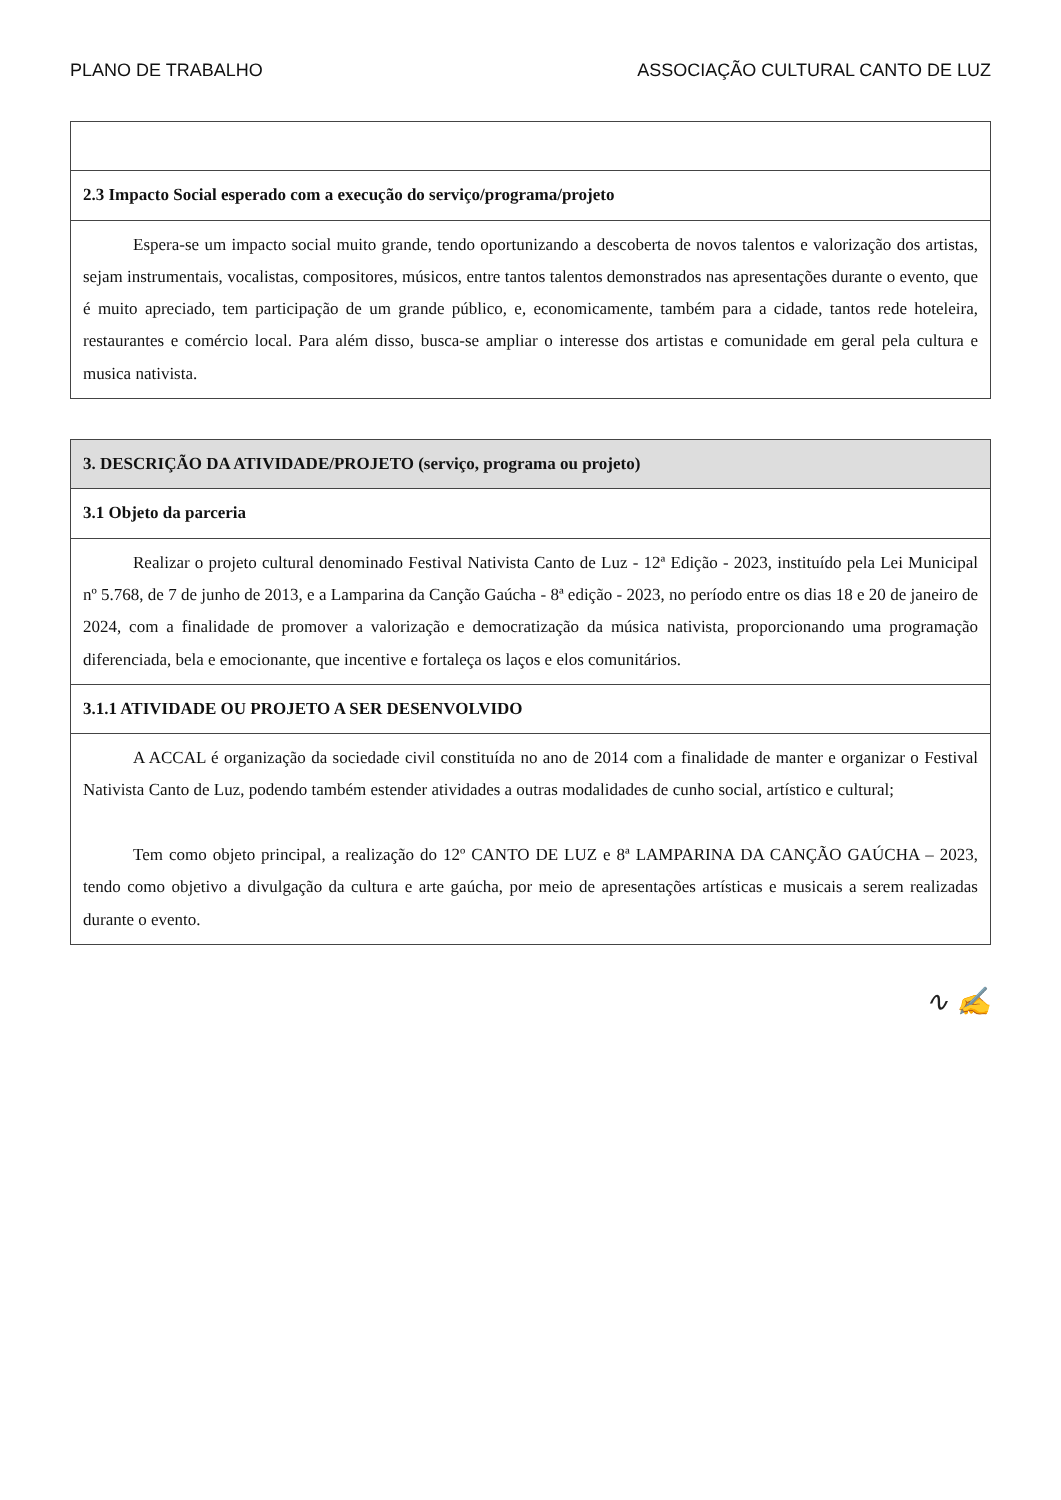PLANO DE TRABALHO ASSOCIAÇÃO CULTURAL CANTO DE LUZ
| 2.3 Impacto Social esperado com a execução do serviço/programa/projeto |
| Espera-se um impacto social muito grande, tendo oportunizando a descoberta de novos talentos e valorização dos artistas, sejam instrumentais, vocalistas, compositores, músicos, entre tantos talentos demonstrados nas apresentações durante o evento, que é muito apreciado, tem participação de um grande público, e, economicamente, também para a cidade, tantos rede hoteleira, restaurantes e comércio local. Para além disso, busca-se ampliar o interesse dos artistas e comunidade em geral pela cultura e musica nativista. |
| 3. DESCRIÇÃO DA ATIVIDADE/PROJETO (serviço, programa ou projeto) |
| 3.1 Objeto da parceria |
| Realizar o projeto cultural denominado Festival Nativista Canto de Luz - 12ª Edição - 2023, instituído pela Lei Municipal nº 5.768, de 7 de junho de 2013, e a Lamparina da Canção Gaúcha - 8ª edição - 2023, no período entre os dias 18 e 20 de janeiro de 2024, com a finalidade de promover a valorização e democratização da música nativista, proporcionando uma programação diferenciada, bela e emocionante, que incentive e fortaleça os laços e elos comunitários. |
| 3.1.1 ATIVIDADE OU PROJETO A SER DESENVOLVIDO |
| A ACCAL é organização da sociedade civil constituída no ano de 2014 com a finalidade de manter e organizar o Festival Nativista Canto de Luz, podendo também estender atividades a outras modalidades de cunho social, artístico e cultural; Tem como objeto principal, a realização do 12º CANTO DE LUZ e 8ª LAMPARINA DA CANÇÃO GAÚCHA – 2023, tendo como objetivo a divulgação da cultura e arte gaúcha, por meio de apresentações artísticas e musicais a serem realizadas durante o evento. |
∿ ✍